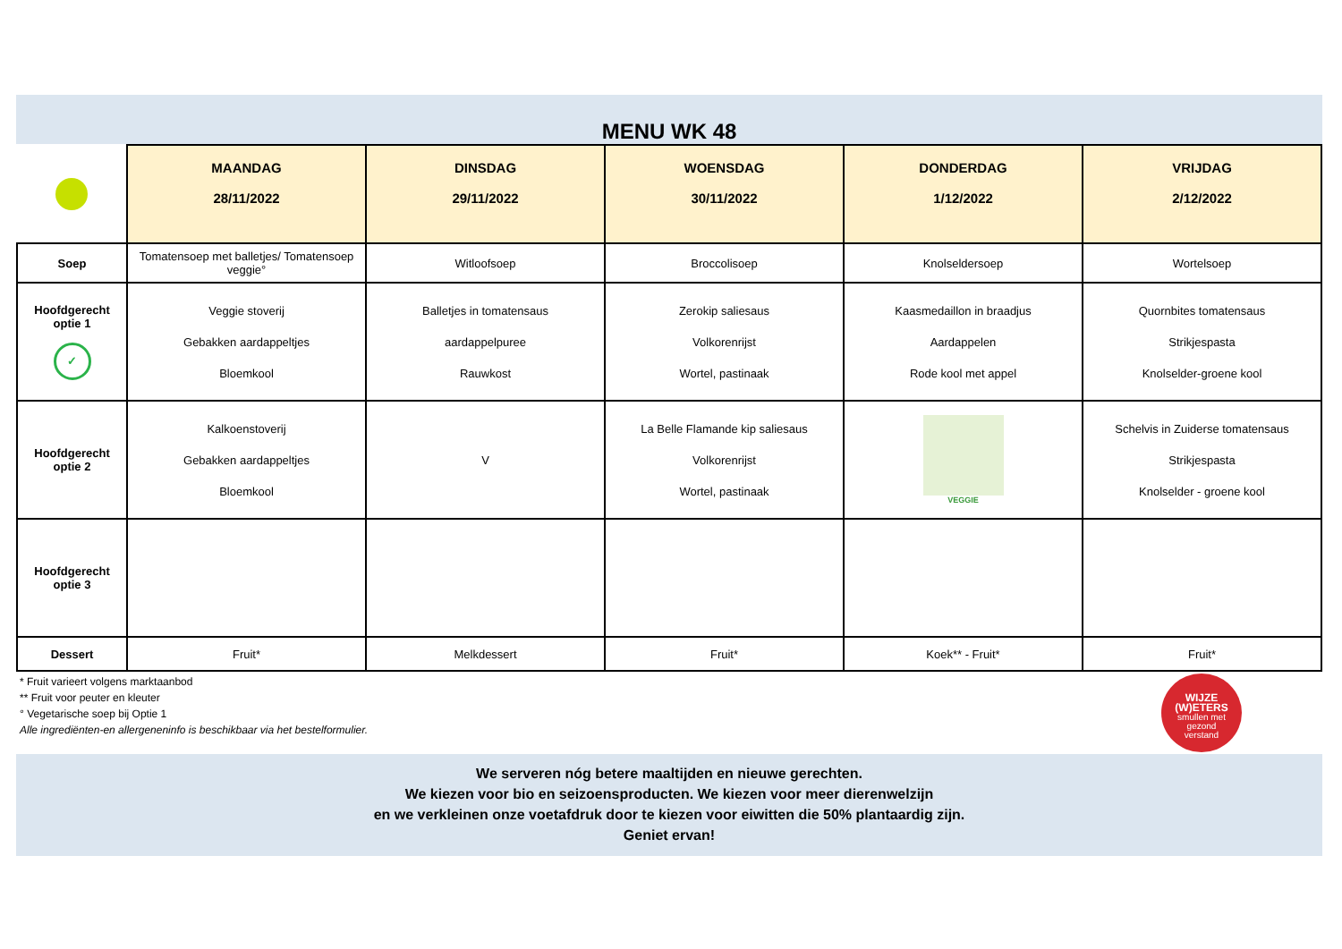MENU WK 48
| | MAANDAG 28/11/2022 | DINSDAG 29/11/2022 | WOENSDAG 30/11/2022 | DONDERDAG 1/12/2022 | VRIJDAG 2/12/2022 |
| Soep | Tomatensoep met balletjes/ Tomatensoep veggie° | Witloofsoep | Broccolisoep | Knolseldersoep | Wortelsoep |
| Hoofdgerecht optie 1 ✓ | Veggie stoverij Gebakken aardappeltjes Bloemkool | Balletjes in tomatensaus aardappelpuree Rauwkost | Zerokip saliesaus Volkorenrijst Wortel, pastinaak | Kaasmedaillon in braadjus Aardappelen Rode kool met appel | Quornbites tomatensaus Strikjespasta Knolselder-groene kool |
| Hoofdgerecht optie 2 | Kalkoenstoverij Gebakken aardappeltjes Bloemkool | V | La Belle Flamande kip saliesaus Volkorenrijst Wortel, pastinaak | VEGGIE | Schelvis in Zuiderse tomatensaus Strikjespasta Knolselder - groene kool |
| Hoofdgerecht optie 3 | | | | | |
| Dessert | Fruit* | Melkdessert | Fruit* | Koek** - Fruit* | Fruit* |
* Fruit varieert volgens marktaanbod
** Fruit voor peuter en kleuter
° Vegetarische soep bij Optie 1
Alle ingrediënten-en allergeneninfo is beschikbaar via het bestelformulier.
WIJZE
(W)ETERS
smullen met
gezond
verstand
We serveren nóg betere maaltijden en nieuwe gerechten.
We kiezen voor bio en seizoensproducten. We kiezen voor meer dierenwelzijn
en we verkleinen onze voetafdruk door te kiezen voor eiwitten die 50% plantaardig zijn.
Geniet ervan!